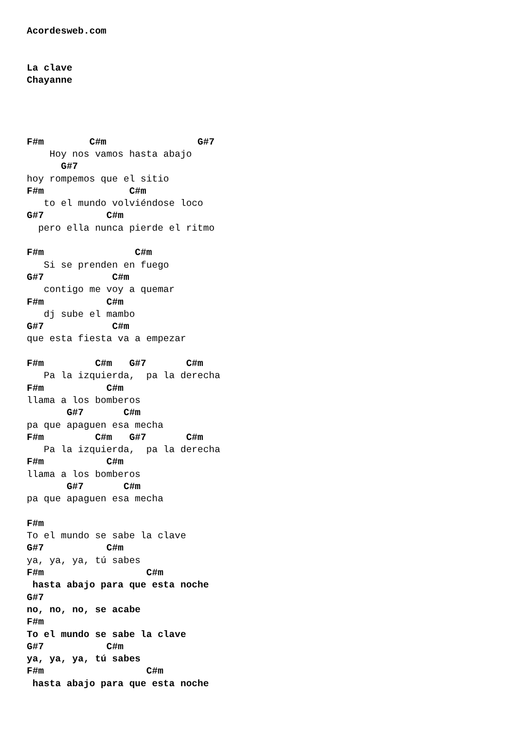Acordesweb.com


La clave
Chayanne




F#m        C#m                G#7
    Hoy nos vamos hasta abajo
      G#7
hoy rompemos que el sitio
F#m               C#m
   to el mundo volviéndose loco
G#7           C#m
  pero ella nunca pierde el ritmo

F#m                C#m
   Si se prenden en fuego
G#7            C#m
   contigo me voy a quemar
F#m           C#m
   dj sube el mambo
G#7            C#m
que esta fiesta va a empezar

F#m         C#m   G#7       C#m
   Pa la izquierda,  pa la derecha
F#m           C#m
llama a los bomberos
       G#7       C#m
pa que apaguen esa mecha
F#m         C#m   G#7       C#m
   Pa la izquierda,  pa la derecha
F#m           C#m
llama a los bomberos
       G#7       C#m
pa que apaguen esa mecha

F#m
To el mundo se sabe la clave
G#7           C#m
ya, ya, ya, tú sabes
F#m                  C#m
 hasta abajo para que esta noche
G#7
no, no, no, se acabe
F#m
To el mundo se sabe la clave
G#7           C#m
ya, ya, ya, tú sabes
F#m                  C#m
 hasta abajo para que esta noche